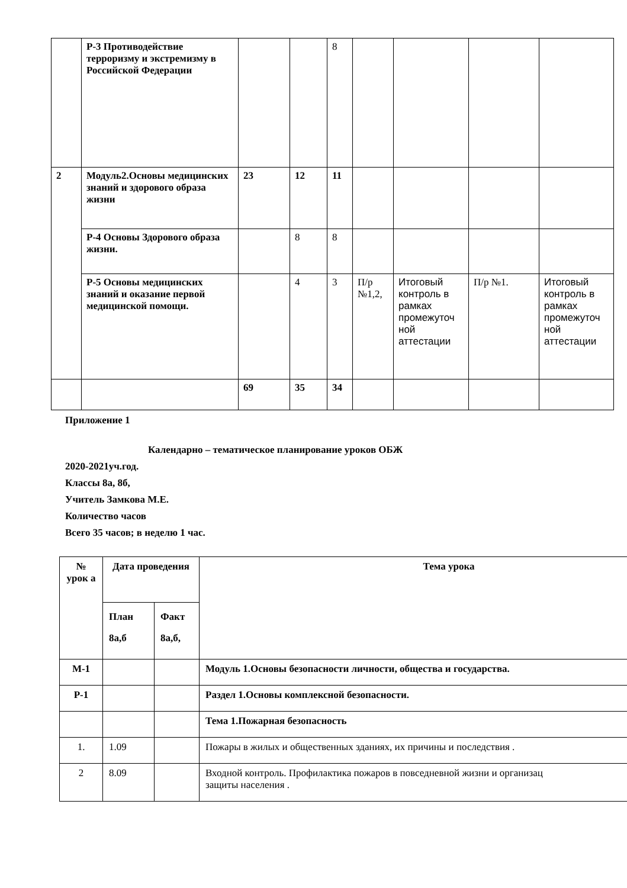| | Р-3 Противодействие терроризму и экстремизму в Российской Федерации | | | 8 | | | | |
| 2 | Модуль2.Основы медицинских знаний и здорового образа жизни | 23 | 12 | 11 | | | | |
| | Р-4 Основы Здорового образа жизни. | | 8 | 8 | | | | |
| | Р-5 Основы медицинских знаний и оказание первой медицинской помощи. | | 4 | 3 | П/р №1,2, | Итоговый контроль в рамках промежуточ ной аттестации | П/р №1. | Итоговый контроль в рамках промежуточ ной аттестации |
| | | 69 | 35 | 34 | | | | |
Приложение 1
Календарно – тематическое планирование уроков ОБЖ
2020-2021уч.год.
Классы 8а, 8б,
Учитель Замкова М.Е.
Количество часов
Всего 35 часов; в неделю 1 час.
| № урок а | Дата проведения | | Тема урока |
| --- | --- | --- | --- |
| | План 8а,б | Факт 8а,б, | |
| М-1 | | | Модуль 1.Основы безопасности личности, общества и государства. |
| Р-1 | | | Раздел 1.Основы комплексной безопасности. |
| | | | Тема 1.Пожарная безопасность |
| 1. | 1.09 | | Пожары в жилых и общественных зданиях, их причины и последствия . |
| 2 | 8.09 | | Входной контроль. Профилактика пожаров в повседневной жизни и организац защиты населения . |